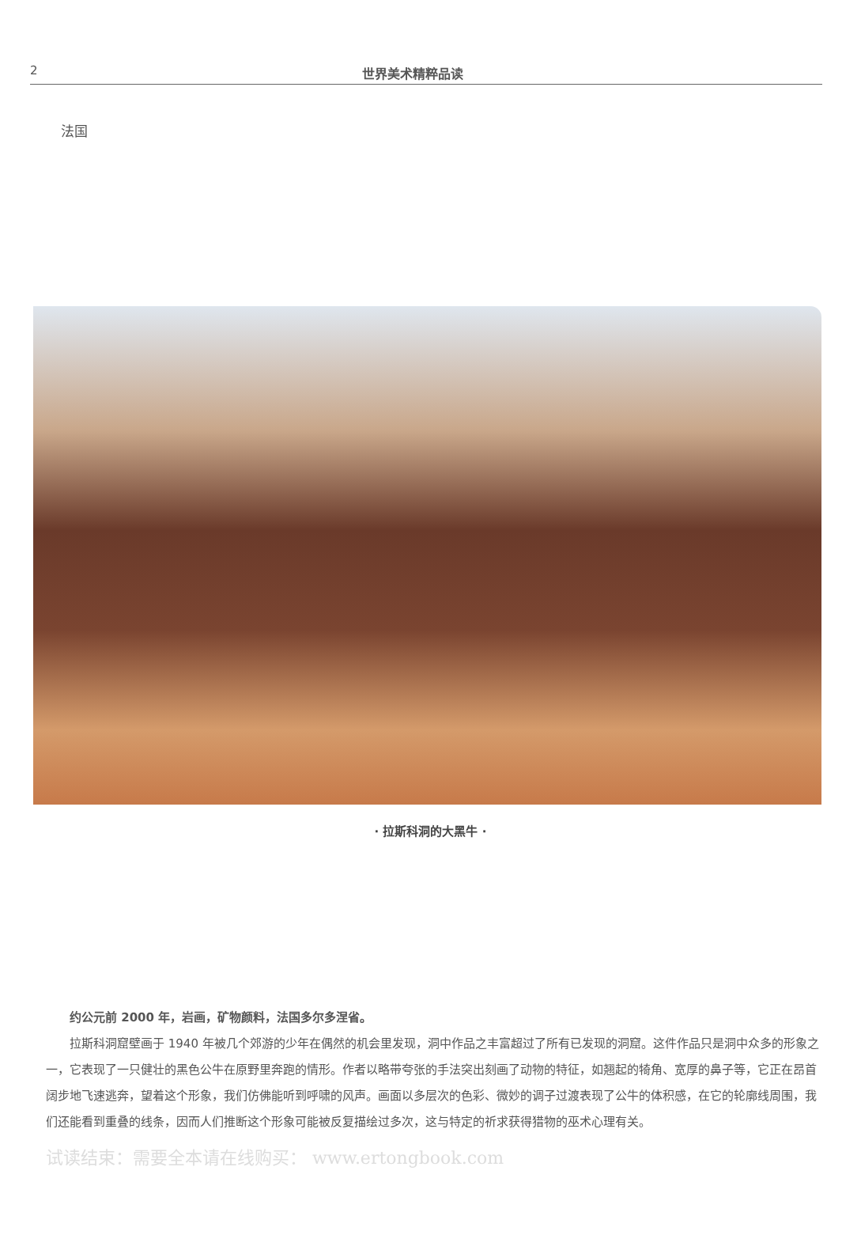2 世界美术精粹品读
法国
· 拉斯科洞的大黑牛 ·
约公元前 2000 年，岩画，矿物颜料，法国多尔多涅省。
拉斯科洞窟壁画于 1940 年被几个郊游的少年在偶然的机会里发现，洞中作品之丰富超过了所有已发现的洞窟。这件作品只是洞中众多的形象之一，它表现了一只健壮的黑色公牛在原野里奔跑的情形。作者以略带夸张的手法突出刻画了动物的特征，如翘起的犄角、宽厚的鼻子等，它正在昂首阔步地飞速逃奔，望着这个形象，我们仿佛能听到呼啸的风声。画面以多层次的色彩、微妙的调子过渡表现了公牛的体积感，在它的轮廓线周围，我们还能看到重叠的线条，因而人们推断这个形象可能被反复描绘过多次，这与特定的祈求获得猎物的巫术心理有关。
试读结束：需要全本请在线购买： www.ertongbook.com